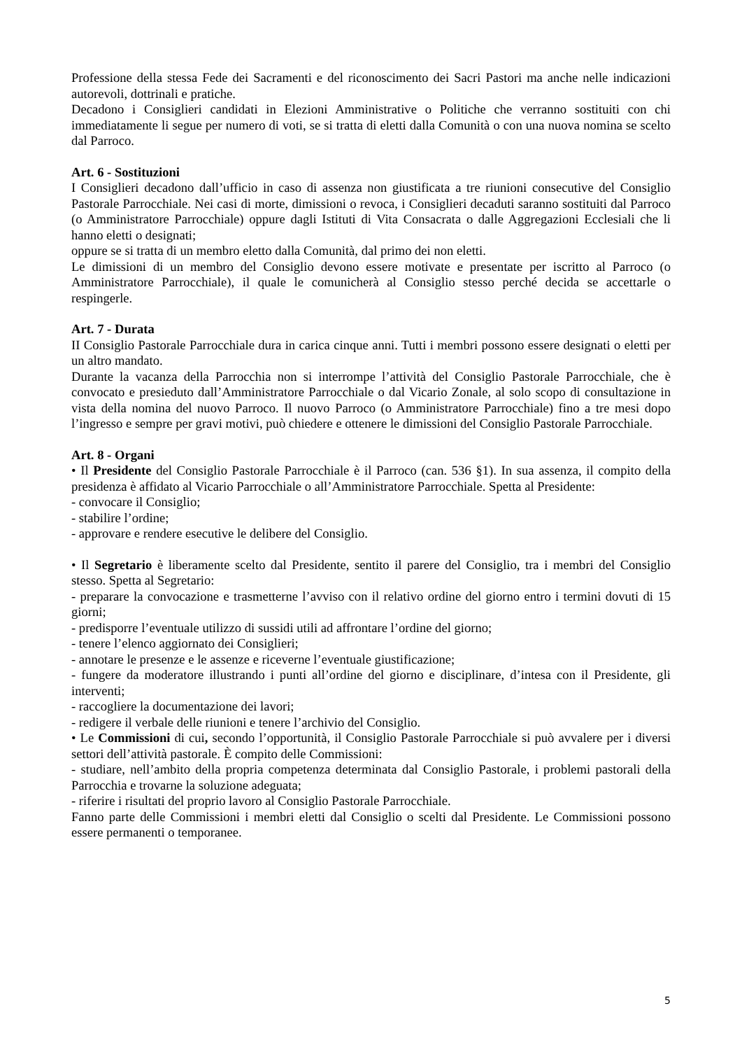Professione della stessa Fede dei Sacramenti e del riconoscimento dei Sacri Pastori ma anche nelle indicazioni autorevoli, dottrinali e pratiche.
Decadono i Consiglieri candidati in Elezioni Amministrative o Politiche che verranno sostituiti con chi immediatamente li segue per numero di voti, se si tratta di eletti dalla Comunità o con una nuova nomina se scelto dal Parroco.
Art. 6 - Sostituzioni
I Consiglieri decadono dall’ufficio in caso di assenza non giustificata a tre riunioni consecutive del Consiglio Pastorale Parrocchiale. Nei casi di morte, dimissioni o revoca, i Consiglieri decaduti saranno sostituiti dal Parroco (o Amministratore Parrocchiale) oppure dagli Istituti di Vita Consacrata o dalle Aggregazioni Ecclesiali che li hanno eletti o designati;
oppure se si tratta di un membro eletto dalla Comunità, dal primo dei non eletti.
Le dimissioni di un membro del Consiglio devono essere motivate e presentate per iscritto al Parroco (o Amministratore Parrocchiale), il quale le comunicherà al Consiglio stesso perché decida se accettarle o respingerle.
Art. 7 - Durata
II Consiglio Pastorale Parrocchiale dura in carica cinque anni. Tutti i membri possono essere designati o eletti per un altro mandato.
Durante la vacanza della Parrocchia non si interrompe l’attività del Consiglio Pastorale Parrocchiale, che è convocato e presieduto dall’Amministratore Parrocchiale o dal Vicario Zonale, al solo scopo di consultazione in vista della nomina del nuovo Parroco. Il nuovo Parroco (o Amministratore Parrocchiale) fino a tre mesi dopo l’ingresso e sempre per gravi motivi, può chiedere e ottenere le dimissioni del Consiglio Pastorale Parrocchiale.
Art. 8 - Organi
• Il Presidente del Consiglio Pastorale Parrocchiale è il Parroco (can. 536 §1). In sua assenza, il compito della presidenza è affidato al Vicario Parrocchiale o all’Amministratore Parrocchiale. Spetta al Presidente:
- convocare il Consiglio;
- stabilire l’ordine;
- approvare e rendere esecutive le delibere del Consiglio.
• Il Segretario è liberamente scelto dal Presidente, sentito il parere del Consiglio, tra i membri del Consiglio stesso. Spetta al Segretario:
- preparare la convocazione e trasmetterne l’avviso con il relativo ordine del giorno entro i termini dovuti di 15 giorni;
- predisporre l’eventuale utilizzo di sussidi utili ad affrontare l’ordine del giorno;
- tenere l’elenco aggiornato dei Consiglieri;
- annotare le presenze e le assenze e riceverne l’eventuale giustificazione;
- fungere da moderatore illustrando i punti all’ordine del giorno e disciplinare, d’intesa con il Presidente, gli interventi;
- raccogliere la documentazione dei lavori;
- redigere il verbale delle riunioni e tenere l’archivio del Consiglio.
• Le Commissioni di cui, secondo l’opportunità, il Consiglio Pastorale Parrocchiale si può avvalere per i diversi settori dell’attività pastorale. È compito delle Commissioni:
- studiare, nell’ambito della propria competenza determinata dal Consiglio Pastorale, i problemi pastorali della Parrocchia e trovarne la soluzione adeguata;
- riferire i risultati del proprio lavoro al Consiglio Pastorale Parrocchiale.
Fanno parte delle Commissioni i membri eletti dal Consiglio o scelti dal Presidente. Le Commissioni possono essere permanenti o temporanee.
5